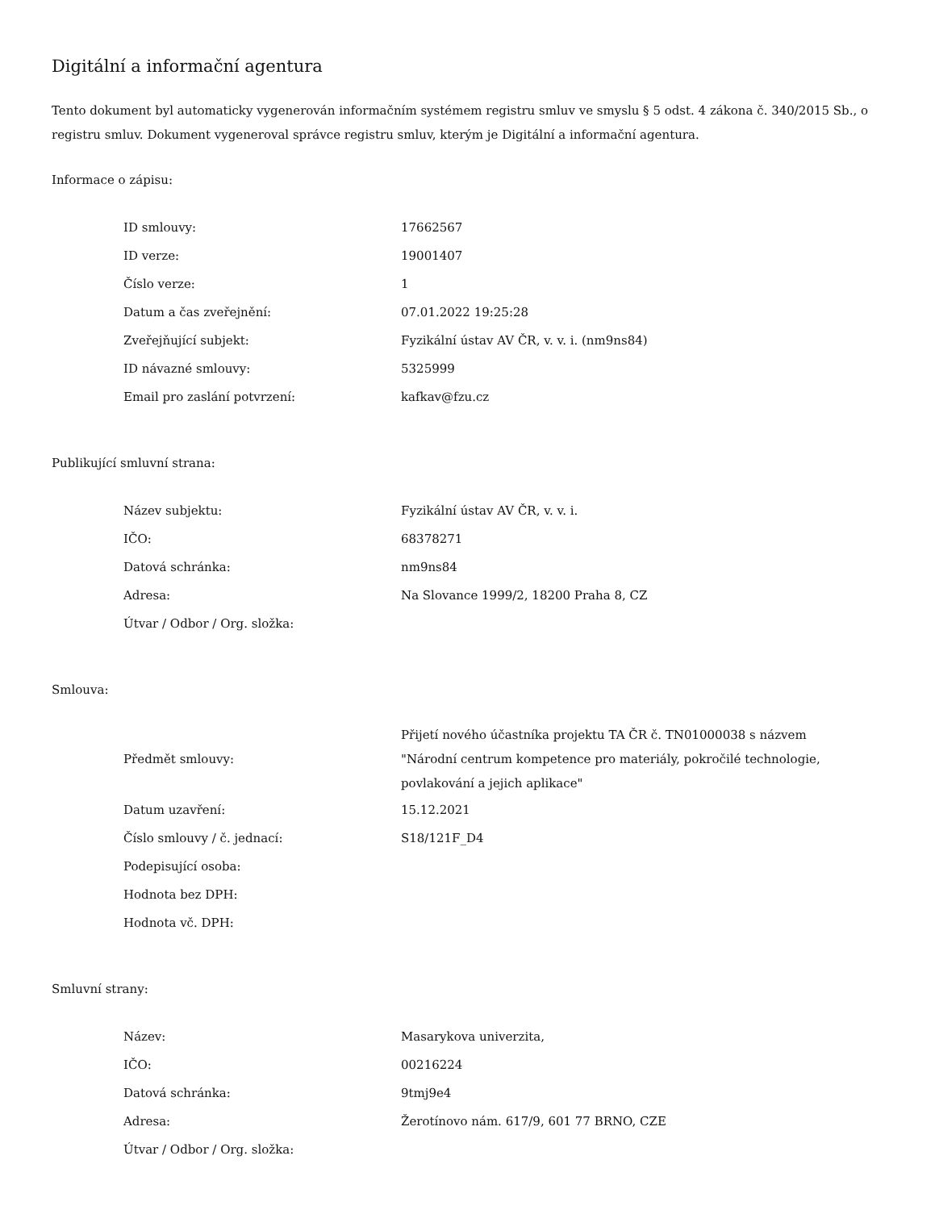Digitální a informační agentura
Tento dokument byl automaticky vygenerován informačním systémem registru smluv ve smyslu § 5 odst. 4 zákona č. 340/2015 Sb., o registru smluv. Dokument vygeneroval správce registru smluv, kterým je Digitální a informační agentura.
Informace o zápisu:
| ID smlouvy: | 17662567 |
| ID verze: | 19001407 |
| Číslo verze: | 1 |
| Datum a čas zveřejnění: | 07.01.2022 19:25:28 |
| Zveřejňující subjekt: | Fyzikální ústav AV ČR, v. v. i. (nm9ns84) |
| ID návazné smlouvy: | 5325999 |
| Email pro zaslání potvrzení: | kafkav@fzu.cz |
Publikující smluvní strana:
| Název subjektu: | Fyzikální ústav AV ČR, v. v. i. |
| IČO: | 68378271 |
| Datová schránka: | nm9ns84 |
| Adresa: | Na Slovance 1999/2, 18200 Praha 8, CZ |
| Útvar / Odbor / Org. složka: | |
Smlouva:
| Předmět smlouvy: | Přijetí nového účastníka projektu TA ČR č. TN01000038 s názvem "Národní centrum kompetence pro materiály, pokročilé technologie, povlakování a jejich aplikace" |
| Datum uzavření: | 15.12.2021 |
| Číslo smlouvy / č. jednací: | S18/121F_D4 |
| Podepisující osoba: | |
| Hodnota bez DPH: | |
| Hodnota vč. DPH: | |
Smluvní strany:
| Název: | Masarykova univerzita, |
| IČO: | 00216224 |
| Datová schránka: | 9tmj9e4 |
| Adresa: | Žerotínovo nám. 617/9, 601 77 BRNO, CZE |
| Útvar / Odbor / Org. složka: | |